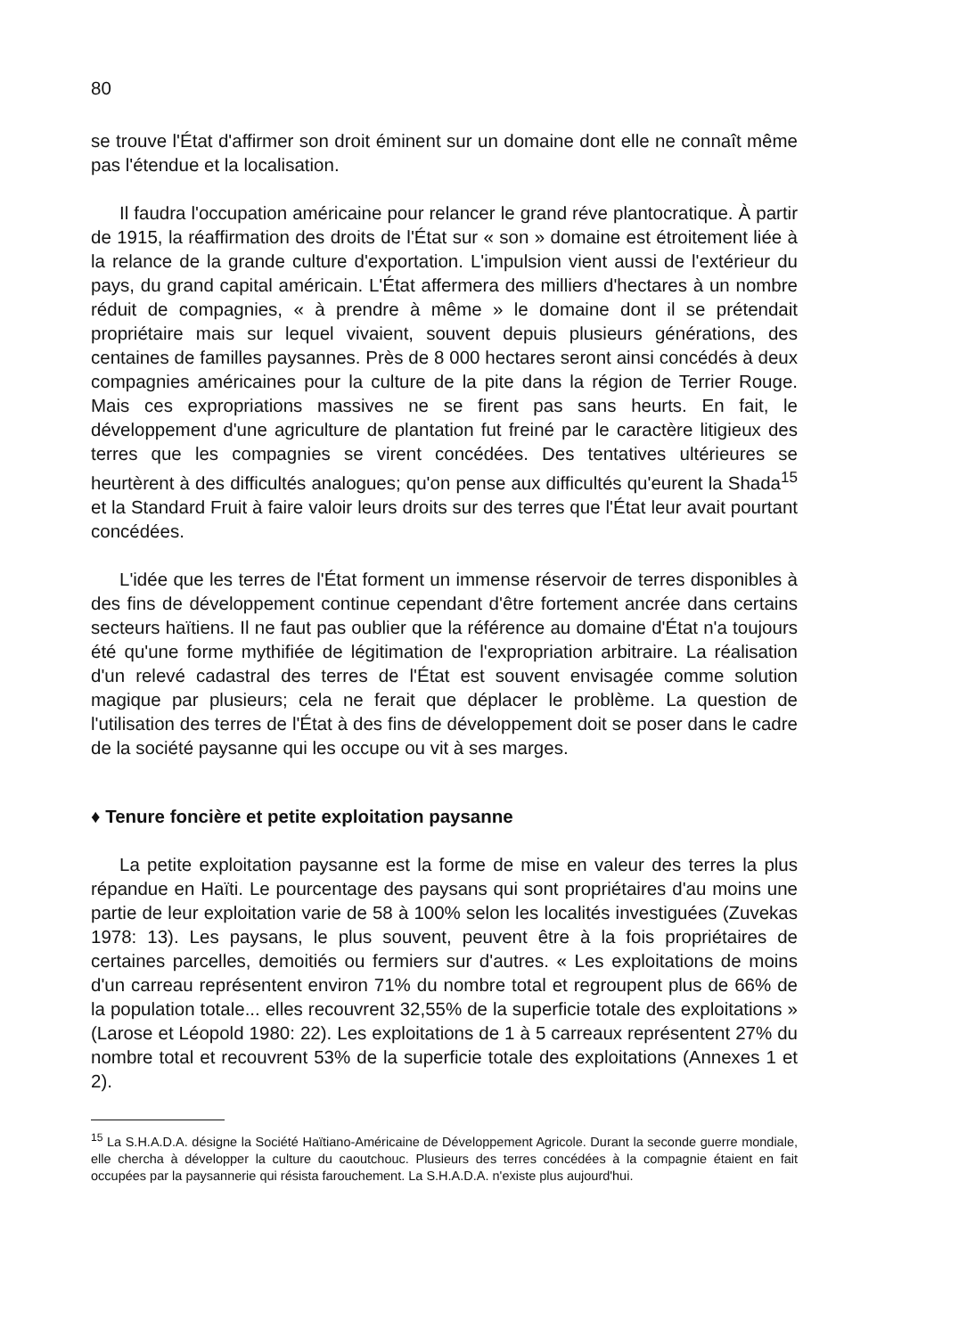80
se trouve l'État d'affirmer son droit éminent sur un domaine dont elle ne connaît même pas l'étendue et la localisation.
Il faudra l'occupation américaine pour relancer le grand réve plantocratique. À partir de 1915, la réaffirmation des droits de l'État sur « son » domaine est étroitement liée à la relance de la grande culture d'exportation. L'impulsion vient aussi de l'extérieur du pays, du grand capital américain. L'État affermera des milliers d'hectares à un nombre réduit de compagnies, « à prendre à même » le domaine dont il se prétendait propriétaire mais sur lequel vivaient, souvent depuis plusieurs générations, des centaines de familles paysannes. Près de 8 000 hectares seront ainsi concédés à deux compagnies américaines pour la culture de la pite dans la région de Terrier Rouge. Mais ces expropriations massives ne se firent pas sans heurts. En fait, le développement d'une agriculture de plantation fut freiné par le caractère litigieux des terres que les compagnies se virent concédées. Des tentatives ultérieures se heurtèrent à des difficultés analogues; qu'on pense aux difficultés qu'eurent la Shada<sup>15</sup> et la Standard Fruit à faire valoir leurs droits sur des terres que l'État leur avait pourtant concédées.
L'idée que les terres de l'État forment un immense réservoir de terres disponibles à des fins de développement continue cependant d'être fortement ancrée dans certains secteurs haïtiens. Il ne faut pas oublier que la référence au domaine d'État n'a toujours été qu'une forme mythifiée de légitimation de l'expropriation arbitraire. La réalisation d'un relevé cadastral des terres de l'État est souvent envisagée comme solution magique par plusieurs; cela ne ferait que déplacer le problème. La question de l'utilisation des terres de l'État à des fins de développement doit se poser dans le cadre de la société paysanne qui les occupe ou vit à ses marges.
♦ Tenure foncière et petite exploitation paysanne
La petite exploitation paysanne est la forme de mise en valeur des terres la plus répandue en Haïti. Le pourcentage des paysans qui sont propriétaires d'au moins une partie de leur exploitation varie de 58 à 100% selon les localités investiguées (Zuvekas 1978: 13). Les paysans, le plus souvent, peuvent être à la fois propriétaires de certaines parcelles, demoitiés ou fermiers sur d'autres. « Les exploitations de moins d'un carreau représentent environ 71% du nombre total et regroupent plus de 66% de la population totale... elles recouvrent 32,55% de la superficie totale des exploitations » (Larose et Léopold 1980: 22). Les exploitations de 1 à 5 carreaux représentent 27% du nombre total et recouvrent 53% de la superficie totale des exploitations (Annexes 1 et 2).
<sup>15</sup> La S.H.A.D.A. désigne la Société Haïtiano-Américaine de Développement Agricole. Durant la seconde guerre mondiale, elle chercha à développer la culture du caoutchouc. Plusieurs des terres concédées à la compagnie étaient en fait occupées par la paysannerie qui résista farouchement. La S.H.A.D.A. n'existe plus aujourd'hui.